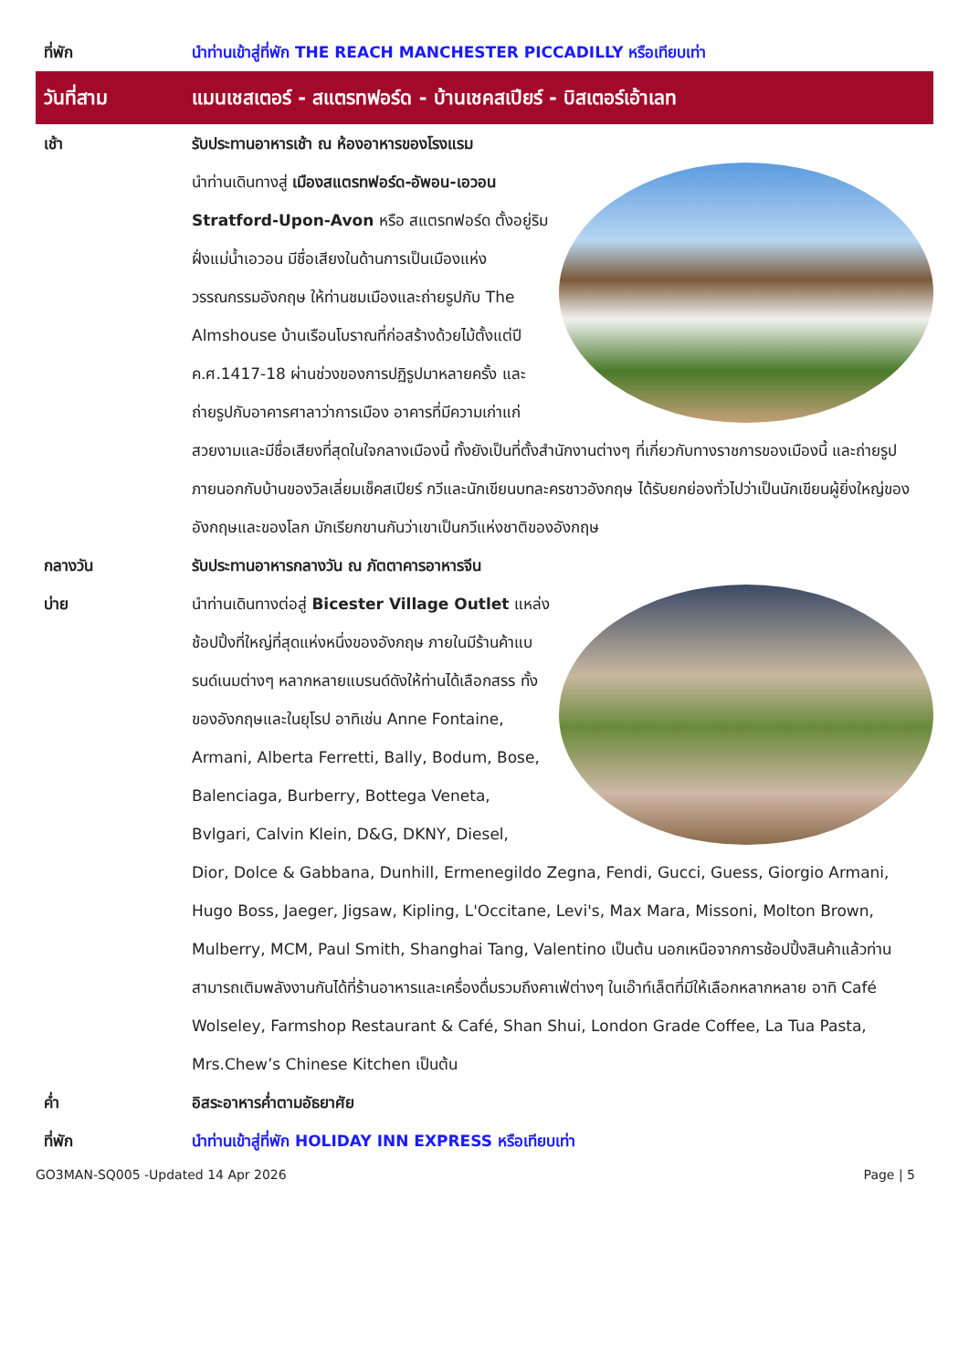ที่พัก นำท่านเข้าสู่ที่พัก THE REACH MANCHESTER PICCADILLY หรือเทียบเท่า
วันที่สาม แมนเชสเตอร์ - สแตรทฟอร์ด - บ้านเชคสเปียร์ - บิสเตอร์เอ้าเลท
เช้า รับประทานอาหารเช้า ณ ห้องอาหารของโรงแรม
นำท่านเดินทางสู่ เมืองสแตรทฟอร์ด-อัพอน-เอวอน Stratford-Upon-Avon หรือ สแตรทฟอร์ด ตั้งอยู่ริมฝั่งแม่น้ำเอวอน มีชื่อเสียงในด้านการเป็นเมืองแห่งวรรณกรรมอังกฤษ ให้ท่านชมเมืองและถ่ายรูปกับ The Almshouse บ้านเรือนโบราณที่ก่อสร้างด้วยไม้ตั้งแต่ปี ค.ศ.1417-18 ผ่านช่วงของการปฏิรูปมาหลายครั้ง และถ่ายรูปกับอาคารศาลาว่าการเมือง อาคารที่มีความเก่าแก่ สวยงามและมีชื่อเสียงที่สุดในใจกลางเมืองนี้ ทั้งยังเป็นที่ตั้งสำนักงานต่างๆ ที่เกี่ยวกับทางราชการของเมืองนี้ และถ่ายรูปภายนอกกับบ้านของวิลเลี่ยมเช็คสเปียร์ กวีและนักเขียนบทละครชาวอังกฤษ ได้รับยกย่องทั่วไปว่าเป็นนักเขียนผู้ยิ่งใหญ่ของอังกฤษและของโลก มักเรียกขานกันว่าเขาเป็นกวีแห่งชาติของอังกฤษ
กลางวัน รับประทานอาหารกลางวัน ณ ภัตตาคารอาหารจีน
บ่าย นำท่านเดินทางต่อสู่ Bicester Village Outlet แหล่งช้อปปิ้งที่ใหญ่ที่สุดแห่งหนึ่งของอังกฤษ ภายในมีร้านค้าแบรนด์เนมต่างๆ หลากหลายแบรนด์ดังให้ท่านได้เลือกสรร ทั้งของอังกฤษและในยุโรป อาทิเช่น Anne Fontaine, Armani, Alberta Ferretti, Bally, Bodum, Bose, Balenciaga, Burberry, Bottega Veneta, Bvlgari, Calvin Klein, D&G, DKNY, Diesel, Dior, Dolce & Gabbana, Dunhill, Ermenegildo Zegna, Fendi, Gucci, Guess, Giorgio Armani, Hugo Boss, Jaeger, Jigsaw, Kipling, L'Occitane, Levi's, Max Mara, Missoni, Molton Brown, Mulberry, MCM, Paul Smith, Shanghai Tang, Valentino เป็นต้น นอกเหนือจากการช้อปปิ้งสินค้าแล้วท่านสามารถเติมพลังงานกันได้ที่ร้านอาหารและเครื่องดื่มรวมถึงคาเฟ่ต่างๆ ในเอ๊าท์เล็ตที่มีให้เลือกหลากหลาย อาทิ Café Wolseley, Farmshop Restaurant & Café, Shan Shui, London Grade Coffee, La Tua Pasta, Mrs.Chew’s Chinese Kitchen เป็นต้น
ค่ำ อิสระอาหารค่ำตามอัธยาศัย
ที่พัก นำท่านเข้าสู่ที่พัก HOLIDAY INN EXPRESS หรือเทียบเท่า
GO3MAN-SQ005 -Updated 14 Apr 2026 Page | 5